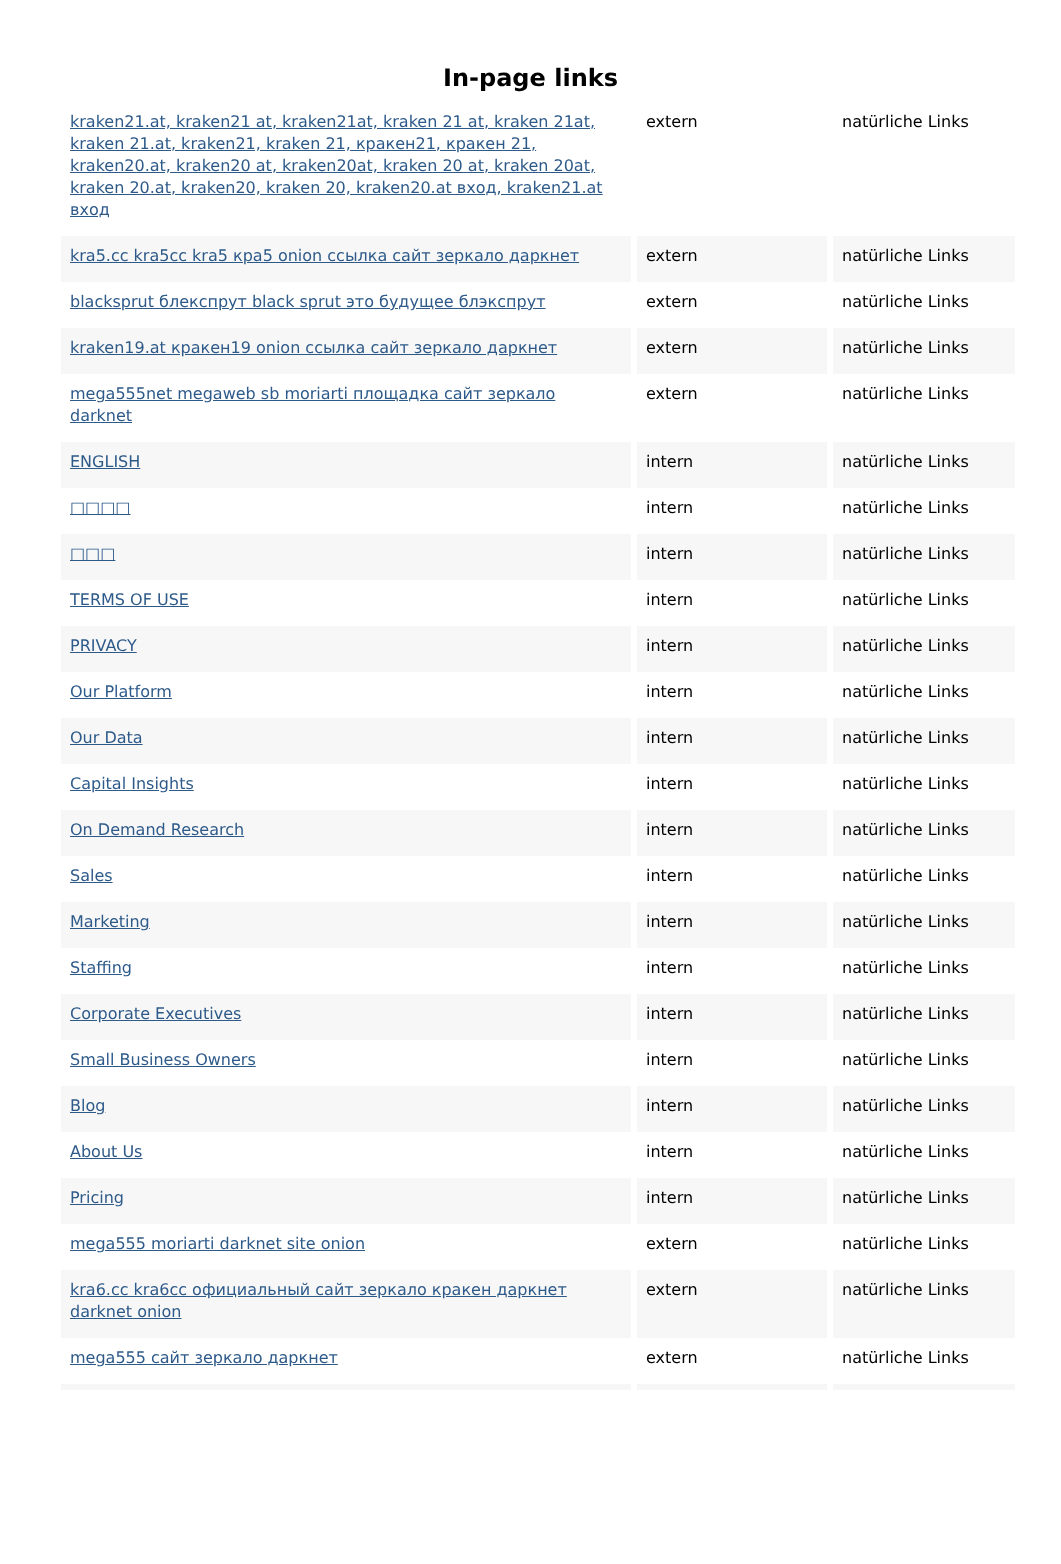In-page links
| kraken21.at, kraken21 at, kraken21at, kraken 21 at, kraken 21at, kraken 21.at, kraken21, kraken 21, кракен21, кракен 21, kraken20.at, kraken20 at, kraken20at, kraken 20 at, kraken 20at, kraken 20.at, kraken20, kraken 20, kraken20.at вход, kraken21.at вход | extern | natürliche Links |
| kra5.cc kra5cc kra5 кра5 onion ссылка сайт зеркало даркнет | extern | natürliche Links |
| blacksprut блекспрут black sprut это будущее блэкспрут | extern | natürliche Links |
| kraken19.at кракен19 onion ссылка сайт зеркало даркнет | extern | natürliche Links |
| mega555net megaweb sb moriarti площадка сайт зеркало darknet | extern | natürliche Links |
| ENGLISH | intern | natürliche Links |
| □□□□ | intern | natürliche Links |
| □□□ | intern | natürliche Links |
| TERMS OF USE | intern | natürliche Links |
| PRIVACY | intern | natürliche Links |
| Our Platform | intern | natürliche Links |
| Our Data | intern | natürliche Links |
| Capital Insights | intern | natürliche Links |
| On Demand Research | intern | natürliche Links |
| Sales | intern | natürliche Links |
| Marketing | intern | natürliche Links |
| Staffing | intern | natürliche Links |
| Corporate Executives | intern | natürliche Links |
| Small Business Owners | intern | natürliche Links |
| Blog | intern | natürliche Links |
| About Us | intern | natürliche Links |
| Pricing | intern | natürliche Links |
| mega555 moriarti darknet site onion | extern | natürliche Links |
| kra6.cc kra6cc официальный сайт зеркало кракен даркнет darknet onion | extern | natürliche Links |
| mega555 сайт зеркало даркнет | extern | natürliche Links |